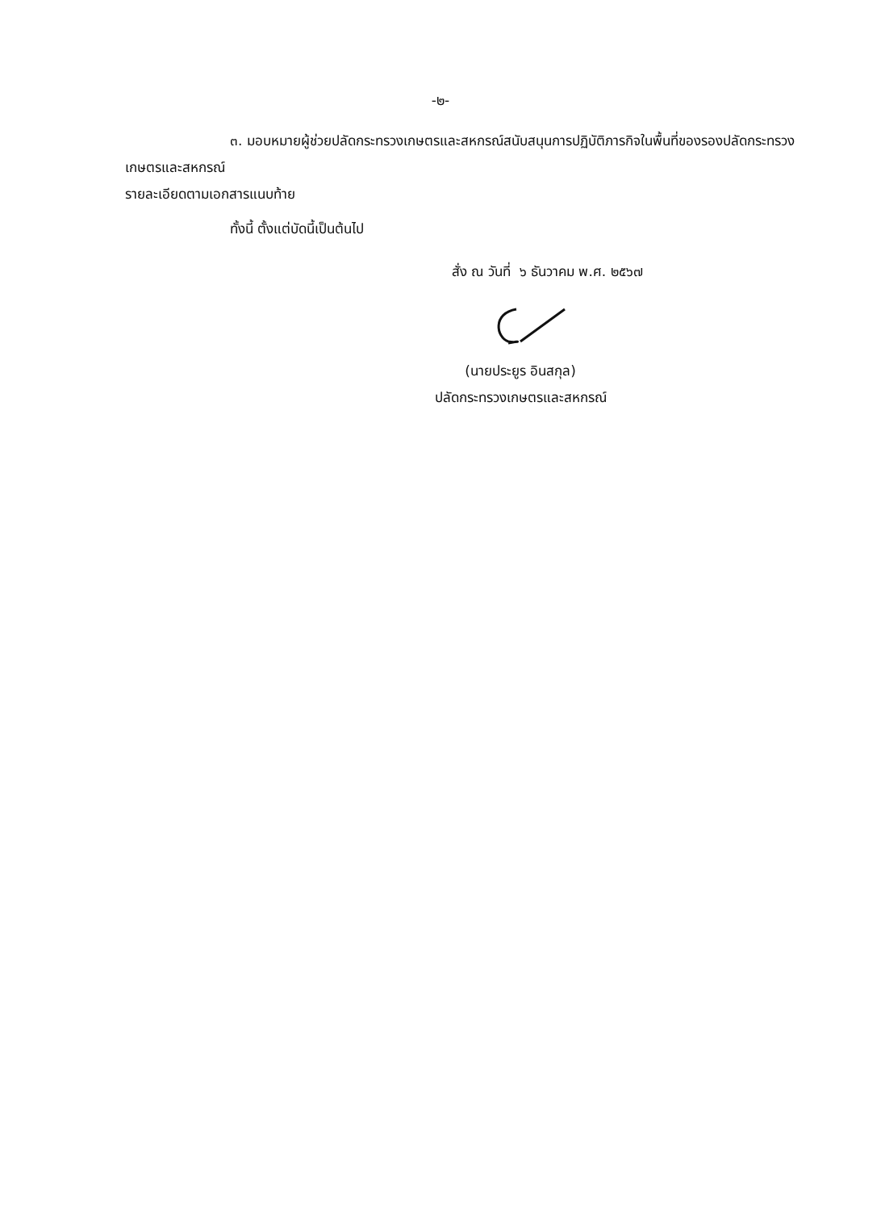-๒-
๓. มอบหมายผู้ช่วยปลัดกระทรวงเกษตรและสหกรณ์สนับสนุนการปฏิบัติภารกิจในพื้นที่ของรองปลัดกระทรวงเกษตรและสหกรณ์
รายละเอียดตามเอกสารแนบท้าย
ทั้งนี้ ตั้งแต่บัดนี้เป็นต้นไป
สั่ง ณ วันที่ ๖ ธันวาคม พ.ศ. ๒๕๖๗
(นายประยูร อินสกุล)
ปลัดกระทรวงเกษตรและสหกรณ์